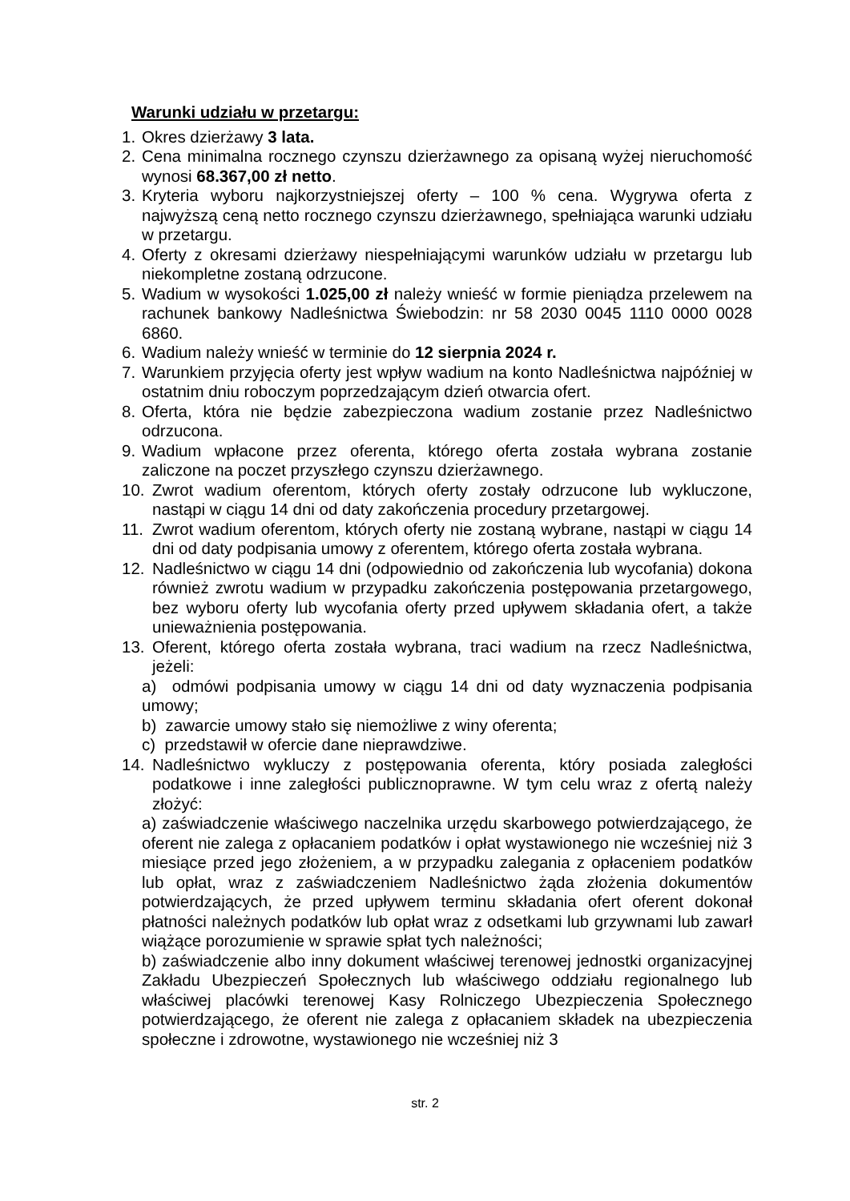Warunki udziału w przetargu:
1. Okres dzierżawy 3 lata.
2. Cena minimalna rocznego czynszu dzierżawnego za opisaną wyżej nieruchomość wynosi 68.367,00 zł netto.
3. Kryteria wyboru najkorzystniejszej oferty – 100 % cena. Wygrywa oferta z najwyższą ceną netto rocznego czynszu dzierżawnego, spełniająca warunki udziału w przetargu.
4. Oferty z okresami dzierżawy niespełniającymi warunków udziału w przetargu lub niekompletne zostaną odrzucone.
5. Wadium w wysokości 1.025,00 zł należy wnieść w formie pieniądza przelewem na rachunek bankowy Nadleśnictwa Świebodzin: nr 58 2030 0045 1110 0000 0028 6860.
6. Wadium należy wnieść w terminie do 12 sierpnia 2024 r.
7. Warunkiem przyjęcia oferty jest wpływ wadium na konto Nadleśnictwa najpóźniej w ostatnim dniu roboczym poprzedzającym dzień otwarcia ofert.
8. Oferta, która nie będzie zabezpieczona wadium zostanie przez Nadleśnictwo odrzucona.
9. Wadium wpłacone przez oferenta, którego oferta została wybrana zostanie zaliczone na poczet przyszłego czynszu dzierżawnego.
10. Zwrot wadium oferentom, których oferty zostały odrzucone lub wykluczone, nastąpi w ciągu 14 dni od daty zakończenia procedury przetargowej.
11. Zwrot wadium oferentom, których oferty nie zostaną wybrane, nastąpi w ciągu 14 dni od daty podpisania umowy z oferentem, którego oferta została wybrana.
12. Nadleśnictwo w ciągu 14 dni (odpowiednio od zakończenia lub wycofania) dokona również zwrotu wadium w przypadku zakończenia postępowania przetargowego, bez wyboru oferty lub wycofania oferty przed upływem składania ofert, a także unieważnienia postępowania.
13. Oferent, którego oferta została wybrana, traci wadium na rzecz Nadleśnictwa, jeżeli:
a) odmówi podpisania umowy w ciągu 14 dni od daty wyznaczenia podpisania umowy;
b) zawarcie umowy stało się niemożliwe z winy oferenta;
c) przedstawił w ofercie dane nieprawdziwe.
14. Nadleśnictwo wykluczy z postępowania oferenta, który posiada zaległości podatkowe i inne zaległości publicznoprawne. W tym celu wraz z ofertą należy złożyć:
a) zaświadczenie właściwego naczelnika urzędu skarbowego potwierdzającego, że oferent nie zalega z opłacaniem podatków i opłat wystawionego nie wcześniej niż 3 miesiące przed jego złożeniem, a w przypadku zalegania z opłaceniem podatków lub opłat, wraz z zaświadczeniem Nadleśnictwo żąda złożenia dokumentów potwierdzających, że przed upływem terminu składania ofert oferent dokonał płatności należnych podatków lub opłat wraz z odsetkami lub grzywnami lub zawarł wiążące porozumienie w sprawie spłat tych należności;
b) zaświadczenie albo inny dokument właściwej terenowej jednostki organizacyjnej Zakładu Ubezpieczeń Społecznych lub właściwego oddziału regionalnego lub właściwej placówki terenowej Kasy Rolniczego Ubezpieczenia Społecznego potwierdzającego, że oferent nie zalega z opłacaniem składek na ubezpieczenia społeczne i zdrowotne, wystawionego nie wcześniej niż 3
str. 2